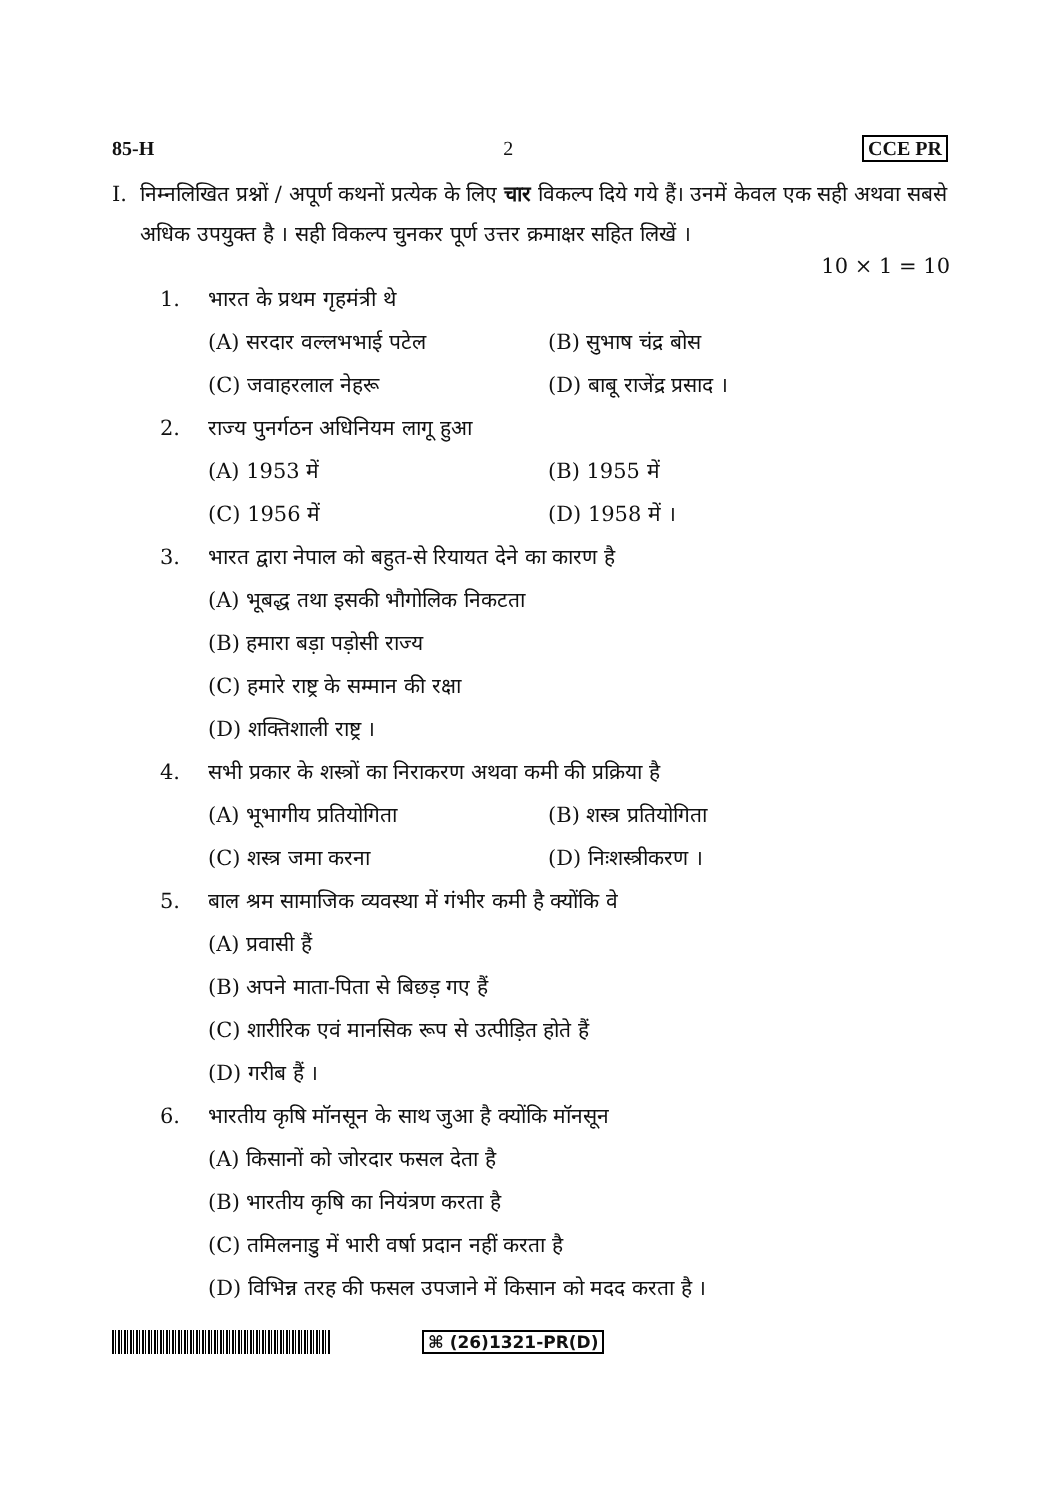85-H 2 CCE PR
I. निम्नलिखित प्रश्नों / अपूर्ण कथनों प्रत्येक के लिए चार विकल्प दिये गये हैं। उनमें केवल एक सही अथवा सबसे अधिक उपयुक्त है । सही विकल्प चुनकर पूर्ण उत्तर क्रमाक्षर सहित लिखें ।
10 × 1 = 10
1. भारत के प्रथम गृहमंत्री थे
(A) सरदार वल्लभभाई पटेल (B) सुभाष चंद्र बोस
(C) जवाहरलाल नेहरू (D) बाबू राजेंद्र प्रसाद ।
2. राज्य पुनर्गठन अधिनियम लागू हुआ
(A) 1953 में (B) 1955 में
(C) 1956 में (D) 1958 में ।
3. भारत द्वारा नेपाल को बहुत-से रियायत देने का कारण है
(A) भूबद्ध तथा इसकी भौगोलिक निकटता
(B) हमारा बड़ा पड़ोसी राज्य
(C) हमारे राष्ट्र के सम्मान की रक्षा
(D) शक्तिशाली राष्ट्र ।
4. सभी प्रकार के शस्त्रों का निराकरण अथवा कमी की प्रक्रिया है
(A) भूभागीय प्रतियोगिता (B) शस्त्र प्रतियोगिता
(C) शस्त्र जमा करना (D) निःशस्त्रीकरण ।
5. बाल श्रम सामाजिक व्यवस्था में गंभीर कमी है क्योंकि वे
(A) प्रवासी हैं
(B) अपने माता-पिता से बिछड़ गए हैं
(C) शारीरिक एवं मानसिक रूप से उत्पीड़ित होते हैं
(D) गरीब हैं ।
6. भारतीय कृषि मॉनसून के साथ जुआ है क्योंकि मॉनसून
(A) किसानों को जोरदार फसल देता है
(B) भारतीय कृषि का नियंत्रण करता है
(C) तमिलनाडु में भारी वर्षा प्रदान नहीं करता है
(D) विभिन्न तरह की फसल उपजाने में किसान को मदद करता है ।
⌘ (26)1321-PR(D)